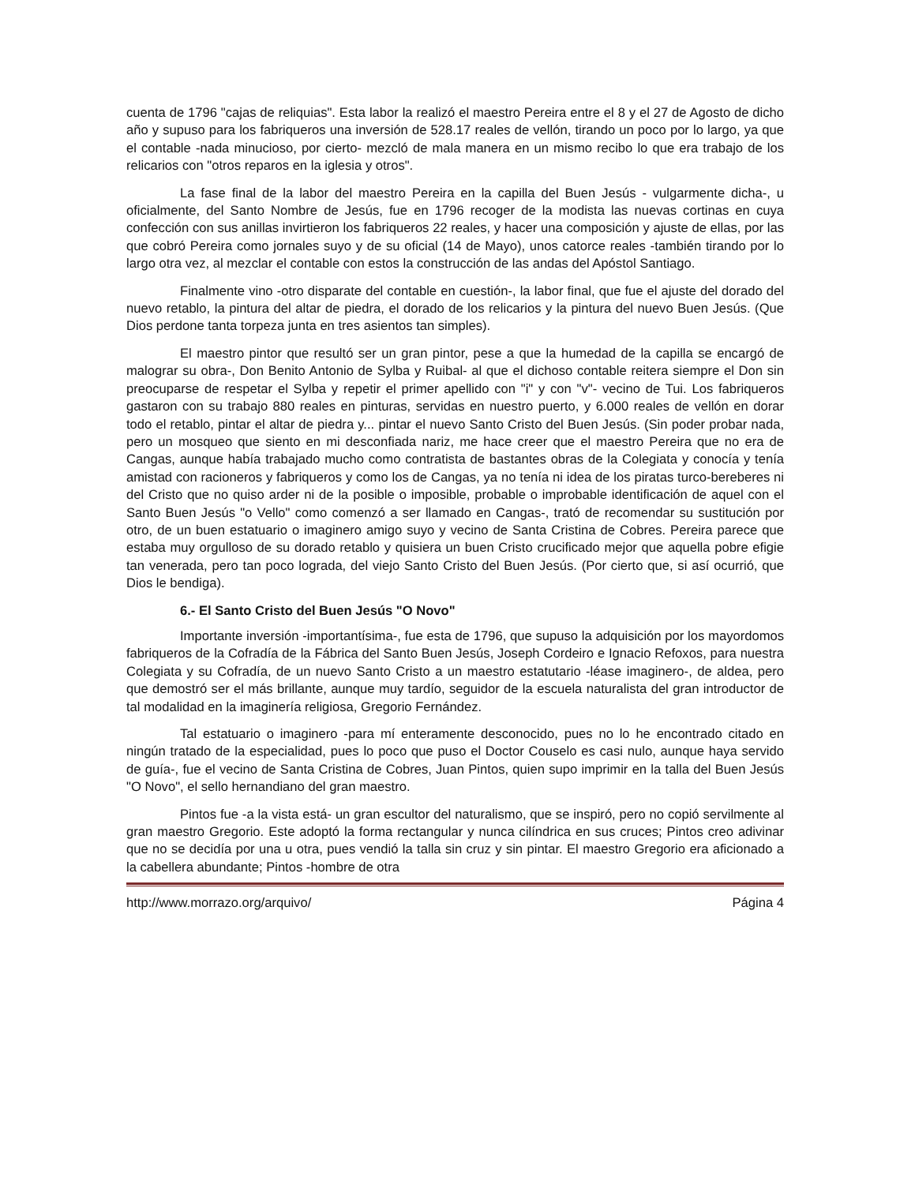cuenta de 1796 "cajas de reliquias". Esta labor la realizó el maestro Pereira entre el 8 y el 27 de Agosto de dicho año y supuso para los fabriqueros una inversión de 528.17 reales de vellón, tirando un poco por lo largo, ya que el contable -nada minucioso, por cierto- mezcló de mala manera en un mismo recibo lo que era trabajo de los relicarios con "otros reparos en la iglesia y otros".
La fase final de la labor del maestro Pereira en la capilla del Buen Jesús - vulgarmente dicha-, u oficialmente, del Santo Nombre de Jesús, fue en 1796 recoger de la modista las nuevas cortinas en cuya confección con sus anillas invirtieron los fabriqueros 22 reales, y hacer una composición y ajuste de ellas, por las que cobró Pereira como jornales suyo y de su oficial (14 de Mayo), unos catorce reales -también tirando por lo largo otra vez, al mezclar el contable con estos la construcción de las andas del Apóstol Santiago.
Finalmente vino -otro disparate del contable en cuestión-, la labor final, que fue el ajuste del dorado del nuevo retablo, la pintura del altar de piedra, el dorado de los relicarios y la pintura del nuevo Buen Jesús. (Que Dios perdone tanta torpeza junta en tres asientos tan simples).
El maestro pintor que resultó ser un gran pintor, pese a que la humedad de la capilla se encargó de malograr su obra-, Don Benito Antonio de Sylba y Ruibal- al que el dichoso contable reitera siempre el Don sin preocuparse de respetar el Sylba y repetir el primer apellido con "i" y con "v"- vecino de Tui. Los fabriqueros gastaron con su trabajo 880 reales en pinturas, servidas en nuestro puerto, y 6.000 reales de vellón en dorar todo el retablo, pintar el altar de piedra y... pintar el nuevo Santo Cristo del Buen Jesús. (Sin poder probar nada, pero un mosqueo que siento en mi desconfiada nariz, me hace creer que el maestro Pereira que no era de Cangas, aunque había trabajado mucho como contratista de bastantes obras de la Colegiata y conocía y tenía amistad con racioneros y fabriqueros y como los de Cangas, ya no tenía ni idea de los piratas turco-bereberes ni del Cristo que no quiso arder ni de la posible o imposible, probable o improbable identificación de aquel con el Santo Buen Jesús "o Vello" como comenzó a ser llamado en Cangas-, trató de recomendar su sustitución por otro, de un buen estatuario o imaginero amigo suyo y vecino de Santa Cristina de Cobres. Pereira parece que estaba muy orgulloso de su dorado retablo y quisiera un buen Cristo crucificado mejor que aquella pobre efigie tan venerada, pero tan poco lograda, del viejo Santo Cristo del Buen Jesús. (Por cierto que, si así ocurrió, que Dios le bendiga).
6.- El Santo Cristo del Buen Jesús "O Novo"
Importante inversión -importantísima-, fue esta de 1796, que supuso la adquisición por los mayordomos fabriqueros de la Cofradía de la Fábrica del Santo Buen Jesús, Joseph Cordeiro e Ignacio Refoxos, para nuestra Colegiata y su Cofradía, de un nuevo Santo Cristo a un maestro estatutario -léase imaginero-, de aldea, pero que demostró ser el más brillante, aunque muy tardío, seguidor de la escuela naturalista del gran introductor de tal modalidad en la imaginería religiosa, Gregorio Fernández.
Tal estatuario o imaginero -para mí enteramente desconocido, pues no lo he encontrado citado en ningún tratado de la especialidad, pues lo poco que puso el Doctor Couselo es casi nulo, aunque haya servido de guía-, fue el vecino de Santa Cristina de Cobres, Juan Pintos, quien supo imprimir en la talla del Buen Jesús "O Novo", el sello hernandiano del gran maestro.
Pintos fue -a la vista está- un gran escultor del naturalismo, que se inspiró, pero no copió servilmente al gran maestro Gregorio. Este adoptó la forma rectangular y nunca cilíndrica en sus cruces; Pintos creo adivinar que no se decidía por una u otra, pues vendió la talla sin cruz y sin pintar. El maestro Gregorio era aficionado a la cabellera abundante; Pintos -hombre de otra
http://www.morrazo.org/arquivo/ Página 4